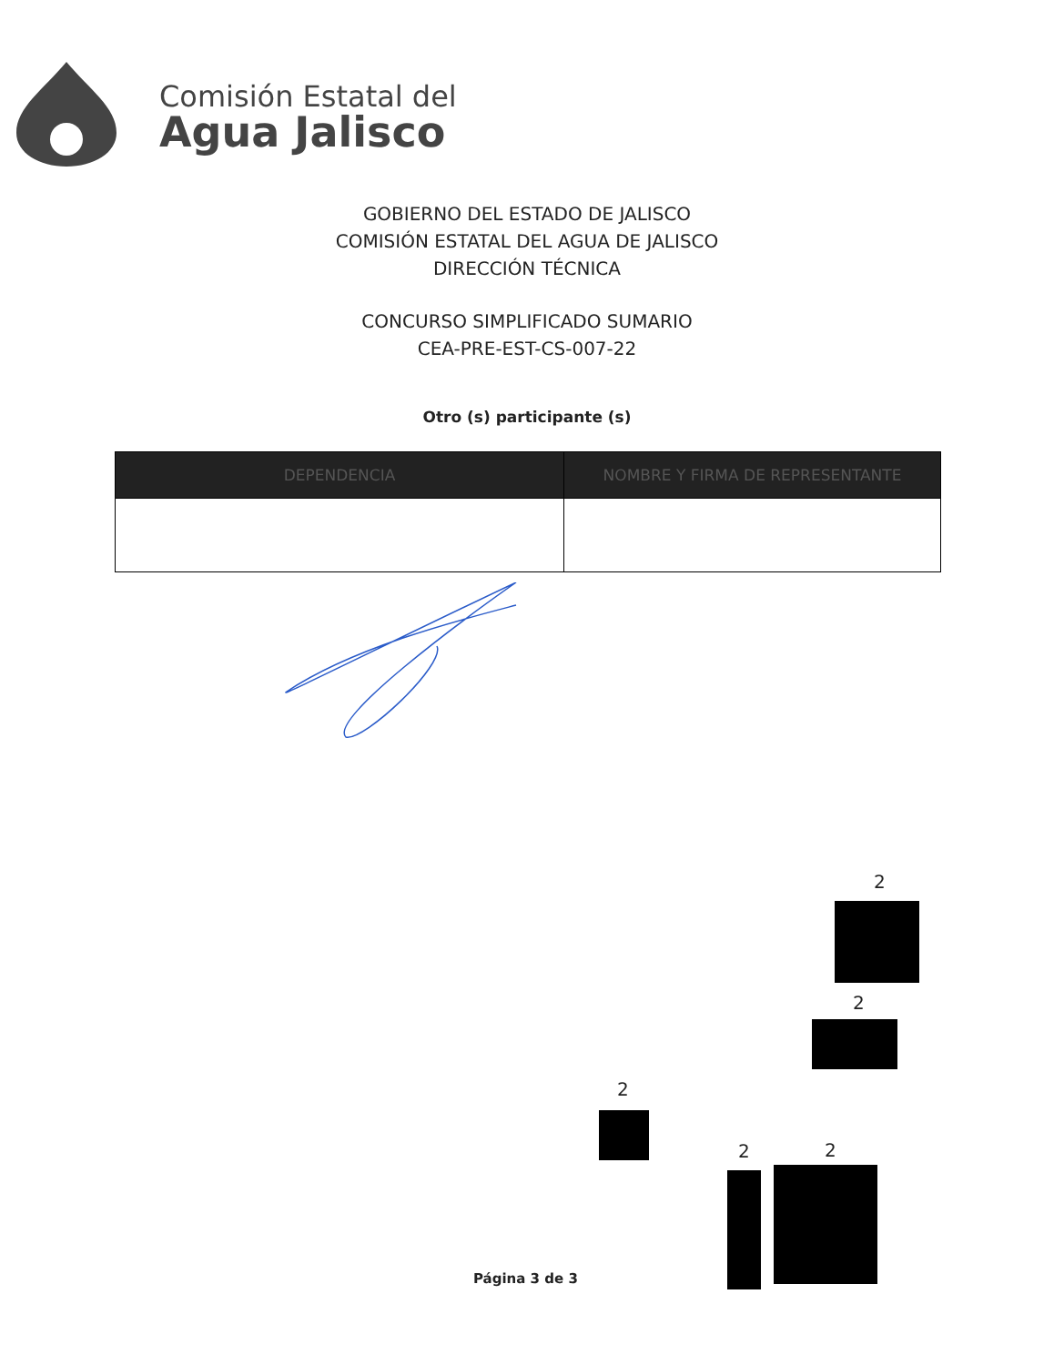Comisión Estatal del
Agua Jalisco
GOBIERNO DEL ESTADO DE JALISCO
COMISIÓN ESTATAL DEL AGUA DE JALISCO
DIRECCIÓN TÉCNICA
CONCURSO SIMPLIFICADO SUMARIO
CEA-PRE-EST-CS-007-22
Otro (s) participante (s)
| DEPENDENCIA | NOMBRE Y FIRMA DE REPRESENTANTE |
| --- | --- |
2
2
2
2 2
Página 3 de 3